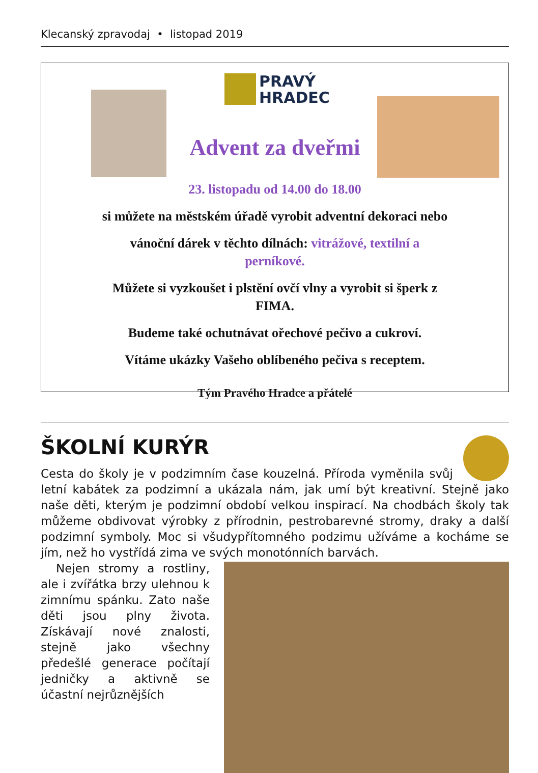Klecanský zpravodaj • listopad 2019
PRAVÝ
HRADEC
Advent za dveřmi
23. listopadu od 14.00 do 18.00
si můžete na městském úřadě vyrobit adventní dekoraci nebo
vánoční dárek v těchto dílnách: vitrážové, textilní a
perníkové.
Můžete si vyzkoušet i plstění ovčí vlny a vyrobit si šperk z
FIMA.
Budeme také ochutnávat ořechové pečivo a cukroví.
Vítáme ukázky Vašeho oblíbeného pečiva s receptem.
Tým Pravého Hradce a přátelé
ŠKOLNÍ KURÝR
Cesta do školy je v podzimním čase kouzelná. Příroda vyměnila svůj letní kabátek za podzimní a ukázala nám, jak umí být kreativní. Stejně jako naše děti, kterým je podzimní období velkou inspirací. Na chodbách školy tak může­me obdivovat výrobky z přírodnin, pestrobarevné stromy, draky a další podzimní symboly. Moc si všudypřítomného podzimu užíváme a kocháme se jím, než ho vystřídá zima ve svých monotónních barvách.
Nejen stromy a rostliny, ale i zvířátka brzy ulehnou k zimnímu spánku. Zato naše děti jsou plny života. Získávají nové znalosti, stejně jako všechny předešlé generace počítají jedničky a aktivně se účastní nejrůznějších